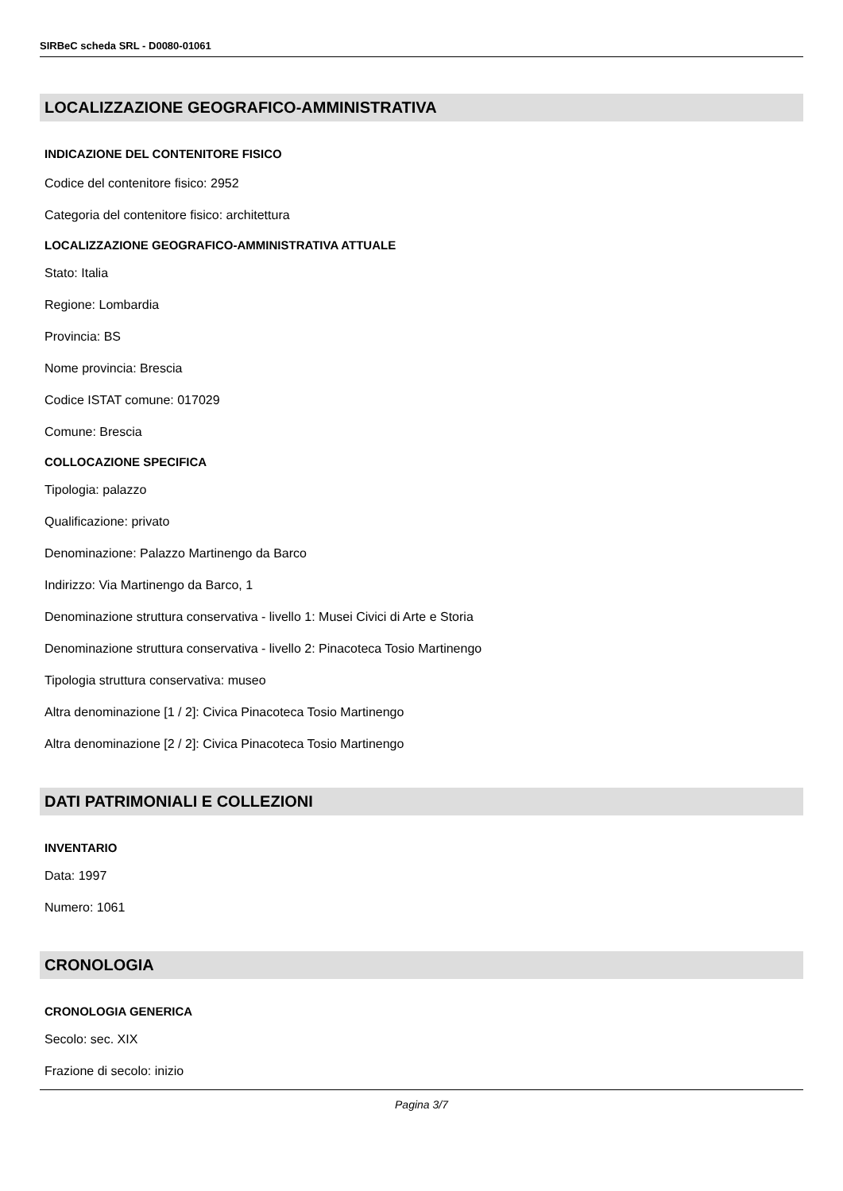SIRBeC scheda SRL - D0080-01061
LOCALIZZAZIONE GEOGRAFICO-AMMINISTRATIVA
INDICAZIONE DEL CONTENITORE FISICO
Codice del contenitore fisico: 2952
Categoria del contenitore fisico: architettura
LOCALIZZAZIONE GEOGRAFICO-AMMINISTRATIVA ATTUALE
Stato: Italia
Regione: Lombardia
Provincia: BS
Nome provincia: Brescia
Codice ISTAT comune: 017029
Comune: Brescia
COLLOCAZIONE SPECIFICA
Tipologia: palazzo
Qualificazione: privato
Denominazione: Palazzo Martinengo da Barco
Indirizzo: Via Martinengo da Barco, 1
Denominazione struttura conservativa - livello 1: Musei Civici di Arte e Storia
Denominazione struttura conservativa - livello 2: Pinacoteca Tosio Martinengo
Tipologia struttura conservativa: museo
Altra denominazione [1 / 2]: Civica Pinacoteca Tosio Martinengo
Altra denominazione [2 / 2]: Civica Pinacoteca Tosio Martinengo
DATI PATRIMONIALI E COLLEZIONI
INVENTARIO
Data: 1997
Numero: 1061
CRONOLOGIA
CRONOLOGIA GENERICA
Secolo: sec. XIX
Frazione di secolo: inizio
Pagina 3/7